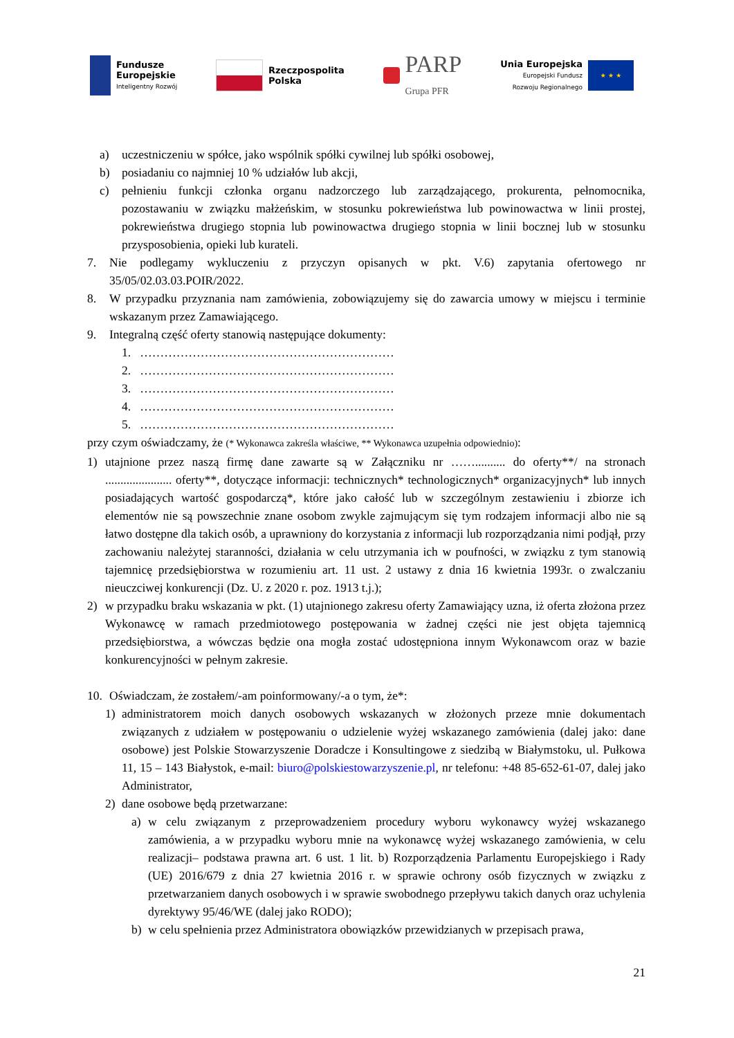Fundusze
Europejskie
Inteligentny Rozwój
Rzeczpospolita
Polska
PARP
Grupa PFR
Unia Europejska
Europejski Fundusz
Rozwoju Regionalnego
★ ★ ★
a) uczestniczeniu w spółce, jako wspólnik spółki cywilnej lub spółki osobowej,
b) posiadaniu co najmniej 10 % udziałów lub akcji,
c) pełnieniu funkcji członka organu nadzorczego lub zarządzającego, prokurenta, pełnomocnika, pozostawaniu w związku małżeńskim, w stosunku pokrewieństwa lub powinowactwa w linii prostej, pokrewieństwa drugiego stopnia lub powinowactwa drugiego stopnia w linii bocznej lub w stosunku przysposobienia, opieki lub kurateli.
7. Nie podlegamy wykluczeniu z przyczyn opisanych w pkt. V.6) zapytania ofertowego nr 35/05/02.03.03.POIR/2022.
8. W przypadku przyznania nam zamówienia, zobowiązujemy się do zawarcia umowy w miejscu i terminie wskazanym przez Zamawiającego.
9. Integralną część oferty stanowią następujące dokumenty:
1. ………………………………………………………
2. ………………………………………………………
3. ………………………………………………………
4. ………………………………………………………
5. ………………………………………………………
przy czym oświadczamy, że (* Wykonawca zakreśla właściwe, ** Wykonawca uzupełnia odpowiednio):
1) utajnione przez naszą firmę dane zawarte są w Załączniku nr …….......... do oferty**/ na stronach ...................... oferty**, dotyczące informacji: technicznych* technologicznych* organizacyjnych* lub innych posiadających wartość gospodarczą*, które jako całość lub w szczególnym zestawieniu i zbiorze ich elementów nie są powszechnie znane osobom zwykle zajmującym się tym rodzajem informacji albo nie są łatwo dostępne dla takich osób, a uprawniony do korzystania z informacji lub rozporządzania nimi podjął, przy zachowaniu należytej staranności, działania w celu utrzymania ich w poufności, w związku z tym stanowią tajemnicę przedsiębiorstwa w rozumieniu art. 11 ust. 2 ustawy z dnia 16 kwietnia 1993r. o zwalczaniu nieuczciwej konkurencji (Dz. U. z 2020 r. poz. 1913 t.j.);
2) w przypadku braku wskazania w pkt. (1) utajnionego zakresu oferty Zamawiający uzna, iż oferta złożona przez Wykonawcę w ramach przedmiotowego postępowania w żadnej części nie jest objęta tajemnicą przedsiębiorstwa, a wówczas będzie ona mogła zostać udostępniona innym Wykonawcom oraz w bazie konkurencyjności w pełnym zakresie.
10. Oświadczam, że zostałem/-am poinformowany/-a o tym, że*:
1) administratorem moich danych osobowych wskazanych w złożonych przeze mnie dokumentach związanych z udziałem w postępowaniu o udzielenie wyżej wskazanego zamówienia (dalej jako: dane osobowe) jest Polskie Stowarzyszenie Doradcze i Konsultingowe z siedzibą w Białymstoku, ul. Pułkowa 11, 15 – 143 Białystok, e-mail: biuro@polskiestowarzyszenie.pl, nr telefonu: +48 85-652-61-07, dalej jako Administrator,
2) dane osobowe będą przetwarzane:
a) w celu związanym z przeprowadzeniem procedury wyboru wykonawcy wyżej wskazanego zamówienia, a w przypadku wyboru mnie na wykonawcę wyżej wskazanego zamówienia, w celu realizacji– podstawa prawna art. 6 ust. 1 lit. b) Rozporządzenia Parlamentu Europejskiego i Rady (UE) 2016/679 z dnia 27 kwietnia 2016 r. w sprawie ochrony osób fizycznych w związku z przetwarzaniem danych osobowych i w sprawie swobodnego przepływu takich danych oraz uchylenia dyrektywy 95/46/WE (dalej jako RODO);
b) w celu spełnienia przez Administratora obowiązków przewidzianych w przepisach prawa,
21